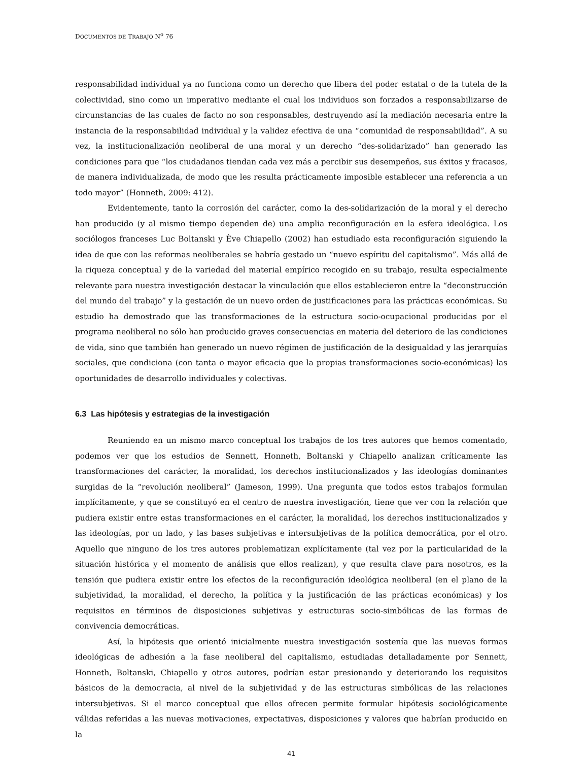DOCUMENTOS DE TRABAJO N<sup>o</sup> 76
responsabilidad individual ya no funciona como un derecho que libera del poder estatal o de la tutela de la colectividad, sino como un imperativo mediante el cual los individuos son forzados a responsabilizarse de circunstancias de las cuales de facto no son responsables, destruyendo así la mediación necesaria entre la instancia de la responsabilidad individual y la validez efectiva de una “comunidad de responsabilidad”. A su vez, la institucionalización neoliberal de una moral y un derecho “des-solidarizado” han generado las condiciones para que “los ciudadanos tiendan cada vez más a percibir sus desempeños, sus éxitos y fracasos, de manera individualizada, de modo que les resulta prácticamente imposible establecer una referencia a un todo mayor” (Honneth, 2009: 412).
Evidentemente, tanto la corrosión del carácter, como la des-solidarización de la moral y el derecho han producido (y al mismo tiempo dependen de) una amplia reconfiguración en la esfera ideológica. Los sociólogos franceses Luc Boltanski y Ève Chiapello (2002) han estudiado esta reconfiguración siguiendo la idea de que con las reformas neoliberales se habría gestado un “nuevo espíritu del capitalismo”. Más allá de la riqueza conceptual y de la variedad del material empírico recogido en su trabajo, resulta especialmente relevante para nuestra investigación destacar la vinculación que ellos establecieron entre la “deconstrucción del mundo del trabajo” y la gestación de un nuevo orden de justificaciones para las prácticas económicas. Su estudio ha demostrado que las transformaciones de la estructura socio-ocupacional producidas por el programa neoliberal no sólo han producido graves consecuencias en materia del deterioro de las condiciones de vida, sino que también han generado un nuevo régimen de justificación de la desigualdad y las jerarquías sociales, que condiciona (con tanta o mayor eficacia que la propias transformaciones socio-económicas) las oportunidades de desarrollo individuales y colectivas.
6.3 Las hipótesis y estrategias de la investigación
Reuniendo en un mismo marco conceptual los trabajos de los tres autores que hemos comentado, podemos ver que los estudios de Sennett, Honneth, Boltanski y Chiapello analizan críticamente las transformaciones del carácter, la moralidad, los derechos institucionalizados y las ideologías dominantes surgidas de la “revolución neoliberal” (Jameson, 1999). Una pregunta que todos estos trabajos formulan implícitamente, y que se constituyó en el centro de nuestra investigación, tiene que ver con la relación que pudiera existir entre estas transformaciones en el carácter, la moralidad, los derechos institucionalizados y las ideologías, por un lado, y las bases subjetivas e intersubjetivas de la política democrática, por el otro. Aquello que ninguno de los tres autores problematizan explícitamente (tal vez por la particularidad de la situación histórica y el momento de análisis que ellos realizan), y que resulta clave para nosotros, es la tensión que pudiera existir entre los efectos de la reconfiguración ideológica neoliberal (en el plano de la subjetividad, la moralidad, el derecho, la política y la justificación de las prácticas económicas) y los requisitos en términos de disposiciones subjetivas y estructuras socio-simbólicas de las formas de convivencia democráticas.
Así, la hipótesis que orientó inicialmente nuestra investigación sostenía que las nuevas formas ideológicas de adhesión a la fase neoliberal del capitalismo, estudiadas detalladamente por Sennett, Honneth, Boltanski, Chiapello y otros autores, podrían estar presionando y deteriorando los requisitos básicos de la democracia, al nivel de la subjetividad y de las estructuras simbólicas de las relaciones intersubjetivas. Si el marco conceptual que ellos ofrecen permite formular hipótesis sociológicamente válidas referidas a las nuevas motivaciones, expectativas, disposiciones y valores que habrían producido en la
41